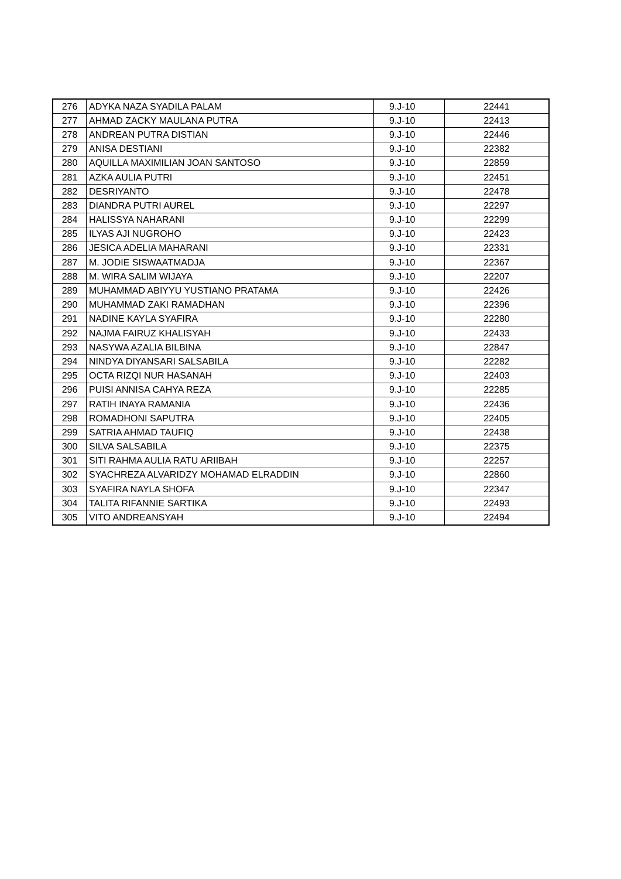| 276 | ADYKA NAZA SYADILA PALAM | 9.J-10 | 22441 |
| 277 | AHMAD ZACKY MAULANA PUTRA | 9.J-10 | 22413 |
| 278 | ANDREAN PUTRA DISTIAN | 9.J-10 | 22446 |
| 279 | ANISA DESTIANI | 9.J-10 | 22382 |
| 280 | AQUILLA MAXIMILIAN JOAN SANTOSO | 9.J-10 | 22859 |
| 281 | AZKA AULIA PUTRI | 9.J-10 | 22451 |
| 282 | DESRIYANTO | 9.J-10 | 22478 |
| 283 | DIANDRA PUTRI AUREL | 9.J-10 | 22297 |
| 284 | HALISSYA NAHARANI | 9.J-10 | 22299 |
| 285 | ILYAS AJI NUGROHO | 9.J-10 | 22423 |
| 286 | JESICA ADELIA MAHARANI | 9.J-10 | 22331 |
| 287 | M. JODIE SISWAATMADJA | 9.J-10 | 22367 |
| 288 | M. WIRA SALIM WIJAYA | 9.J-10 | 22207 |
| 289 | MUHAMMAD ABIYYU YUSTIANO PRATAMA | 9.J-10 | 22426 |
| 290 | MUHAMMAD ZAKI RAMADHAN | 9.J-10 | 22396 |
| 291 | NADINE KAYLA SYAFIRA | 9.J-10 | 22280 |
| 292 | NAJMA FAIRUZ KHALISYAH | 9.J-10 | 22433 |
| 293 | NASYWA AZALIA BILBINA | 9.J-10 | 22847 |
| 294 | NINDYA DIYANSARI SALSABILA | 9.J-10 | 22282 |
| 295 | OCTA RIZQI NUR HASANAH | 9.J-10 | 22403 |
| 296 | PUISI ANNISA CAHYA REZA | 9.J-10 | 22285 |
| 297 | RATIH INAYA RAMANIA | 9.J-10 | 22436 |
| 298 | ROMADHONI SAPUTRA | 9.J-10 | 22405 |
| 299 | SATRIA AHMAD TAUFIQ | 9.J-10 | 22438 |
| 300 | SILVA SALSABILA | 9.J-10 | 22375 |
| 301 | SITI RAHMA AULIA RATU ARIIBAH | 9.J-10 | 22257 |
| 302 | SYACHREZA ALVARIDZY MOHAMAD ELRADDIN | 9.J-10 | 22860 |
| 303 | SYAFIRA NAYLA SHOFA | 9.J-10 | 22347 |
| 304 | TALITA RIFANNIE SARTIKA | 9.J-10 | 22493 |
| 305 | VITO ANDREANSYAH | 9.J-10 | 22494 |